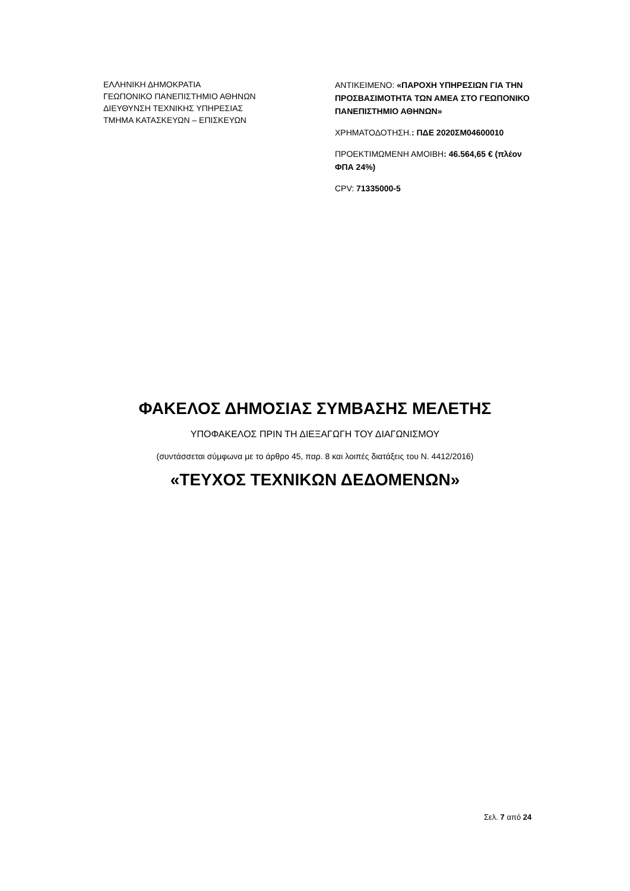ΕΛΛΗΝΙΚΗ ΔΗΜΟΚΡΑΤΙΑ
ΓΕΩΠΟΝΙΚΟ ΠΑΝΕΠΙΣΤΗΜΙΟ ΑΘΗΝΩΝ
ΔΙΕΥΘΥΝΣΗ ΤΕΧΝΙΚΗΣ ΥΠΗΡΕΣΙΑΣ
ΤΜΗΜΑ ΚΑΤΑΣΚΕΥΩΝ – ΕΠΙΣΚΕΥΩΝ
ΑΝΤΙΚΕΙΜΕΝΟ: «ΠΑΡΟΧΗ ΥΠΗΡΕΣΙΩΝ ΓΙΑ ΤΗΝ ΠΡΟΣΒΑΣΙΜΟΤΗΤΑ ΤΩΝ ΑΜΕΑ ΣΤΟ ΓΕΩΠΟΝΙΚΟ ΠΑΝΕΠΙΣΤΗΜΙΟ ΑΘΗΝΩΝ»
ΧΡΗΜΑΤΟΔΟΤΗΣΗ.: ΠΔΕ 2020ΣΜ04600010
ΠΡΟΕΚΤΙΜΩΜΕΝΗ ΑΜΟΙΒΗ: 46.564,65 € (πλέον ΦΠΑ 24%)
CPV: 71335000-5
ΦΑΚΕΛΟΣ ΔΗΜΟΣΙΑΣ ΣΥΜΒΑΣΗΣ ΜΕΛΕΤΗΣ
ΥΠΟΦΑΚΕΛΟΣ ΠΡΙΝ ΤΗ ΔΙΕΞΑΓΩΓΗ ΤΟΥ ΔΙΑΓΩΝΙΣΜΟΥ
(συντάσσεται σύμφωνα με το άρθρο 45, παρ. 8 και λοιπές διατάξεις του Ν. 4412/2016)
«ΤΕΥΧΟΣ ΤΕΧΝΙΚΩΝ ΔΕΔΟΜΕΝΩΝ»
Σελ. 7 από 24